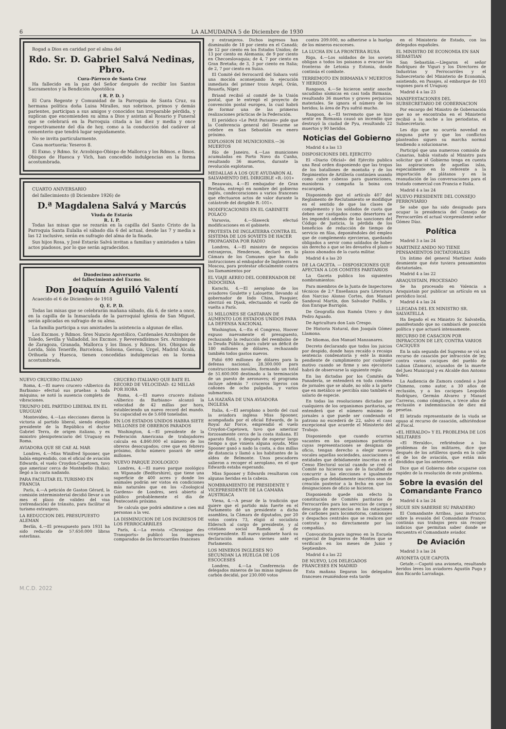6 LA ALMUDAINA 5 de Diciembre de 1930
Rogad a Dios en caridad por el alma del
Rdo. Sr. D. Gabriel Salvá Nedinas, Pbro.
Cura-Párroco de Santa Cruz
Ha fallecido en la paz del Señor después de recibir los Santos Sacramentos y la Bendición Apostólica
( R. P. D. )
El Cura Regente y Comunidad de la Parroquia de Santa Cruz, su hermana política doña Luisa Miralles, sus sobrinos, primos y demás parientes, participan a sus amigos y conocidos tan irreparable pérdida, y suplican que encomienden su alma a Dios y asistan al Rosario y Funeral que se celebrará en la Parroquia citada a las diez y media y once respectivamente del día de hoy, como a la conducción del cadáver al cementerio que tendrá lugar seguidamente.
No se invita particularmente.
Casa mortuoria: Yeseros 8.
El Exmo. y Rdmo. Sr. Arzobispo-Obispo de Mallorca y los Rdmos. e Ilmos. Obispos de Huesca y Vich, han concedido indulgencias en la forma acostumbrada.
CUARTO ANIVERSARIO
del fallecimiento (8 Diciembre 1926) de
D.ª Magdalena Salvá y Marcús
Viuda de Estarás
R. I. P.
Todas las misas que se rezarán en la capilla del Santo Cristo de la Parroquia Santa Eulalia el sábado día 6 del actual, desde las 7 y media a las 12 inclusive, serán en sufragio del alma de la finada.
Sus hijos Rosa, y José Estarás Salvá invitan a familias y amistades a tales actos piadosos, por lo que serán agradecidos.
Duodecimo aniversario
del fallecimiento del Excmo. Sr.
Don Joaquín Aguiló Valentí
Acaecido el 6 de Diciembre de 1918
Q. E. P. D.
Todas las misas que se celebrarán mañana sábado, día 6, de siete a once, en la capilla de la Inmaculada de la parroquial iglesia de San Miguel, serán aplicadas en sufragio de su alma.
La familia participa a sus amistades la asistencia a algunas de ellas.
Los Excmos. y Rdmos. Sres Nuncio Apostólico, Cardenales Arzobispos de Toledo, Sevilla y Valladolid, los Excmos. y Reverendísimos Srs. Arzobispos de Zaragoza, Granada, Mallorca y los Ilmos. y Rdmos. Srs. Obispos de Lerida, Sión Tenerife, Barcelona, Solsona, Gerona, Urgel, Madrid Alcalá, Orihuela y Huesca, tienen concedidas indulgencias en la forma acostumbrada.
NUEVO CRUCERO ITALIANO
Roma, 4.—El nuevo crucero «Alberico da Barbiano» efectuó sus pruebas a toda máquina; se notó la ausencia completa de vibraciones.
TRIUNFO DEL PARTIDO LIBERAL EN EL URUGUAY
Montevideo, 4.—Las elecciones dieron la victoria al partido liberal, siendo elegido presidente de la República el doctor Gabriel Terra, de origen italiano, y ex ministro plenipotenciario del Uruguay en Roma.
AVIADORA QUE SE CAE AL MAR
Londres, 4.—Miss Winifred Spooner, que había emprendido, con el oficial de aviación Edwards, el vuelo Croydon-Capetown, tuvo que amerizar cerca de Montebello (Italia); llegó a la costa nadando.
PARA FACILITAR EL TURISMO EN FRANCIA
París, 4.—A petición de Gaston Gérard, la comisión interministerial decidió llevar a un mes el plazo de validez del visa (refrendación) de tránsito, para facilitar el turismo extranjero.
LA REDUCCION DEL PRESUPUESTO ALEMAN
Berlín, 4.—El presupuesto para 1931 ha sido reducido de 57.650.000 libras esterlinas.
CRUCERO ITALIANO QUE BATE EL RECORD DE VELOCIDAD: 42 MILLAS POR HORA
Roma, 4.—El nuevo crucero italiano «Alberico da Barbiano» alcanzó la velocidad de 42 millas por hora, estableciendo un nuevo record del mundo. Su capacidad es de 5.608 toneladas.
EN LOS ESTADOS UNIDOS HABRA SIETE MILLONES DE OBREROS PARADOS
Washington, 4.—El presidente de la Federación Americana de trabajadores calcula en 4.860.000 el número de los obreros desocupados; cree que en febrero próximo, dicho número pasará de siete millones.
NUEVO PARQUE ZOOLOGICO
Londres, 4.—El nuevo parque zoológico en Wipsnade (Bedforshire), que tiene una superficie de 400 acres y donde los animales podrán ser vistos en condiciones más naturales que en los «Zoological Gardens» de Londres, será abierto al público probablemente el día de Pentecostés próximo.
Se calcula que podrá admitirse a cien mil personas a la vez.
LA DISMINUCION DE LOS INGRESOS DE LOS FERROCARRILES
París, 4.—La revista «Chronique des Transports» publicó los ingresos comparados de los ferrocarriles franceses
y extranjeros. Dichos ingresos han disminuído de 18 por ciento en el Canadá; de 12 por ciento en los Estados Unidos; de 13 por ciento en Alemania; de 9 por ciento en Checoeslovaquia; de 4, 7 por ciento en Gran Bretaña; de 3, 3 por ciento en Italia; de 2, 7 por ciento en Suiza.
El Comité del ferrocarril del Sahara votó una moción aconsejando la ejecución inmediata del primer trozo Argel, Orán, Bouarfa, Níger.
Briand recibió al comité de la Unión postal, que le entregó el proyecto de convención postal europea, la cual habrá de formar una de las primeras realizaciones prácticas de la Federación.
El periódico «Le Petit Parisien» pide que la Conferencia general del Desarme se celebre en San Sebastián en enero próximo.
EXPLOSION DE MUNICIONES.—36 MUERTOS
Río de Janeiro, 4.—Las municiones acumuladas en Porto Novo da Cunha, resultando 36 muertos, durante la revolución explotaron.
MEDALLAS A LOS QUE AYUDARON AL SALVAMENTO DEL DIRIGIBLE «R.-101»
Beauwais, 4.—El embajador de Gran Bretaña, entregó en nombre del gobierno inglés, condecoraciones a varios franceses que efectuaron actos de valor durante la catástrofe del dirigible R.-101».
MODIFICACIONES EN EL GABINETE POLACO
Varsovia, 4.—Slaweck efectuó modificaciones en el gabinete.
PROTESTA DE INGLATERRA CONTRA EL SISTEMA DE LOS SOVIETS DE HACER PROPAGANDA POR RADIO
Londres, 4.—El ministro de negocios extranjeros, Henderson, declaró en la Cámara de los Comunes que ha dado instrucciones al embajador de Inglaterra en Moscou, para protestar oficialmente contra los llamamientos por
EL VIAJE AEREO DEL GOBERNADOR DE INDOCHINA
Karachi, 4.—El aeroplano de los aviadores Goulette y Lalouette, llevando al gobernador de Indo China, Pasquier, aterrizó en Djask, efectuando el vuelo de vuelta a París.
51 MILLONES SE GASTARAN DE AUMENTO LOS ESTADOS UNIDOS PARA LA DEFENSA NACIONAL
Washington, 4.—En el Congreso, Hoover expuso nuevamente el presupuesto, rechazando la reducción del reembolso de la Deuda Pública, para cubrir un déficit de 180 millones de dólares, rechazando también todos gastos nuevos.
Pidió 690 millones de dólares para la defensa nacional; 28.300.000 para construcciones navales, formando un total de 51.600.000 destinado a la terminación de un puesto de aeronaves; el programa incluye además 7 cruceros ligeros con cañones de ocho pulgadas, y varios submarinos.
LA HAZAÑA DE UNA AVIADORA INGLESA
Italia, 4.—El aeroplano a bordo del cual la aviadora inglesa Miss Spooner, acompañada por el oficial Edwards, de la Royal Air Force, emprendió el vuelo Croydon-Capetown, tuvo que amerizar forzosamente cerca de la costa italiana. El aparato flotó, y después de esperar largo tiempo a que viniera alguna ayuda, Miss Spooner ganó a nado la costa, a dos millas de distancia y llamó a los habitantes de la aldea de Belmonte. Unos pescadores salieron a recoger el aeroplano, en el que Edwards estaba esperando.
Miss Spooner y Edwards resultaron con algunas heridas en la cabeza.
NOMBRAMIENTO DE PRESIDENTE Y VICEPRESIDENTE DE LA CAMARA AUSTRIACA
Viena, 4.—A pesar de la tradición que quiere que el partido más fuerte en el Parlamento dé un presidente a dicha asamblea, la Cámara de diputados, por 20 votos contra 73, eligió al socialista Eldersch al cargo de presidente, y al cristiano social Ramek al de vicepresidente. El nuevo gabinete hará su declaración mañana viernes ante el Parlamento.
LOS MINEROS INGLESES NO SECUNDAN LA HUELGA DE LOS ESCOCESES
Londres, 4.—La Conferencia de delegados mineros de las minas inglesas de carbón decidió, por 230.000 votos
contra 209.000, no adherirse a la huelga de los mineros escoceses.
LA LUCHA EN LA FRONTERA RUSA
Riga, 4.—Los soldados de los soviets obligan a todos los paisanos a evacuar las fronteras de Letonia y Estonia, donde continúa el combate.
TERREMOTO EN BIRMANIA.V MUERTOS Y HERIDOS
Rangoon, 4.—Se hicieron sentir anoche sacudidas sísmicas en casi toda Birmania, resultando 36 muertos y graves perjuicios materiales. Se ignora el número de los heridos; la área de Pyu sufrió mucho.
Rangoon, 4.—El terremoto que se hizo sentir en Birmania causó un incendio que destruyó la ciudad de Pyu, resultando 22 muertos y 90 heridos.
Noticias del Gobierno
Madrid 4 a las 13
DISPOSICIONES DEL EJERCITO
El «Diario Oficial» del Ejército publica una Real orden disponiendo que las tropas de los batallones de montaña y de los Regimientos de Artillería continúen usando como cubre cabezas para guarniciones, maniobras y campaña la boina con escarapela.
Disponiendo que el artículo 407 del Reglamento de Reclutamiento se modifique en el sentido de que las clases de complemento y los soldados de cuota que deben ser castigados como desertores se les impondrá además de las sanciones del Código de Justicia, la pérdida de los beneficios de reducción de tiempo de servicio en filas, deponiéndoles del empleo que de complemento ejercieran, quedando obligados a servir como soldados de haber sin derecho a que se les devuelva el plazo o plazos abonados de la cuota militar.
Madrid 4 a las 20
DE LA GACETA. — DISPOSICIONES QUE AFECTAN A LOS COMITES PARITARIOS
La Gaceta publica los siguientes nombramientos:
Para miembros de la Junta de Inspectores técnicos de 2.ª Enseñanza para Literatura don Narciso Alonso Cortes, don Manuel Sandoval Martín, don Salvador Padilla, y don Enrique Barrigón.
De Geografía don Ramón Utero y don Pedro Aguado.
De Agricultura don Luis Crespo.
De Historia Natural, don Joaquín Gómez Llamona.
De Idiomas, don Manuel Manzanares.
Decreto declarando que todos los juicios por despido, donde haya recaído o recaiga sentencia condenatoria y esté la misma pendiente de cumplimiento por cualquier motivo cuando se firme y sea ejecutoria habrá de observarse la siguiente regla:
En las dictadas por los Comités de Panadería, se entenderá en toda condena de jornales que se alude, no sólo a la parte que en metálico se percibía sino también el salario de especie.
En todas las resoluciones dictadas por cualquiera de los organismos paritarios, se entenderá que el número máximo de jornales a que puede ser condenado el patrono no excederá de 22, salvo el caso excepcional que acuerde el Ministerio del Trabajo.
Disponiendo que cuando ocurran vacantes en los organismos paritarios cuyas representaciones se designan de oficio, tengan derecho a elegir nuevos vocales aquellas sociedades, asociaciones o entidades que debidamente inscritas en el Censo Electoral social cuando se creó el Comité no hicieron uso de la facultad de concurrir a las elecciones e igualmente aquellos que debidamente inscritos sean de creación posterior a la fecha en que las designaciones de oficio se hicieron.
Disponiendo quede sin efecto la constitución de Comités paritarios de Ferrocarriles para los servicios de carga y descarga de mercancías en las estaciones de carbones para locomotoras, camionajes y despachos centrales que se realicen por contrata y no directamente por las compañías.
Convocatoria para ingreso en la Escuela especial de Ingenieros de Montes que se verificará en los meses de Junio y Septiembre.
Madrid 4 a las 22
DE NUEVO, LOS DELEGADOS FRANCESES EN MADRID
Esta mañana llegaron los delegados franceses reuniéndose esta tarde
en el Ministerio de Estado, con los delegados españoles.
EL MINISTRO DE ECONOMIA EN SAN SEBASTIAN
San Sebastián.—Llegaron el señor Rodríguez de Viguri y los Directores de Industrias y Ferrocarriles y el Subsecretario del Ministerio de Economía, asistiendo, en Pasajes, al embarque de 103 vagones para el Uruguay.
Madrid 4 a las 23
MANIFESTACIONES DEL SUBSECRETARIO DE GOBERNACION
Por encargo del Ministro de Gobernación que no se encontraba en el Ministerio recibió a la noche a los periodistas, el Subsecretario.
Les dijo que no ocurría novedad en ninguna parte y que los conflictos planteados siguen su marcha normal tendiendo a solucionarse.
Participó que una numerosa comisión de Canarias, había visitado al Ministro para solicitar que el Gobierno tenga en cuenta las aspiraciones de aquellas islas, especialmente en lo referente a la importación de plátanos y en la reanudación de las conversaciones para el tratado comercial con Francia e Italia.
Madrid 4 a las 24
NUEVO PRESIDENTE DEL CONSEJO FERROVIARIO
Se sabe que ha sido designado para ocupar la presidencia del Consejo de Ferrocarriles el actual vicepresidente señor Gómez Díaz.
Política
Madrid 3 a las 24
MARTINEZ ANIDO NO TIENE PENSAMIENTOS DICTATORIALES
Un íntimo del general Martínez Anido desmiente que éste tuviera pensamientos dictatoriales.
Madrid 4 a las 22
ARAQUISTAIN, PROCESADO
Se ha procesado en Valencia a Araquistain por publicar un artículo en un periódico local.
Madrid 4 a las 24
LLEGADA DEL EX MINISTRO SR. SALVATELLA
Ha llegado el ex Ministro Sr. Salvatella, manifestando que no cambiará de posición política y que actuará intensamente.
RECURSO DE CASACION POR INFRACCION DE LEY, CONTRA VARIOS CACIQUES
En la sala segunda del Supremo se vió un recurso de casación por infracción de ley, contra varios caciques del pueblo de Lubian (Zamora), acusados de la muerte del Juez Municipal y ex Alcalde don Antonio Yañez.
La Audiencia de Zamora condenó a José Chimeno, como autor, a 30 años de reclusión, y a los caciques Leopoldo Rodríguez, Germán Alvarez y Manuel Carreras, como cómplices, a trece años de reclusión e indemnización de diez mil pesetas.
El letrado representante de la viuda se opuso al recurso de casación, adhiriéndose el Fiscal.
«EL HERALDO» Y EL PROBLEMA DE LOS MILITARES
«El Heraldo», refiriéndose a los problemas de los militares, dice que después de los artilleros queda en la calle el de los de aviación, que están más divididos que los anteriores.
Dice que el Gobierno debe ocuparse con rapidez de la resolución de este problema.
Sobre la evasión del Comandante Franco
Madrid 4 a las 24
SIGUE SIN SABERSE SU PARADERO
El Comandante Arribas, juez instructor sobre la evasión del Comandante Franco, continúa sus trabajos pero sin recoger indicios que permitan saber donde se encuentra el Comandante aviador.
De Aviación
Madrid 3 a las 24
AVIONETA QUE CAPOTA
Getafe.—Capotó una avioneta, resultando heridos leves los aviadores Agustín Puga y don Ricardo Larrañaga.
M.C.D. 2022